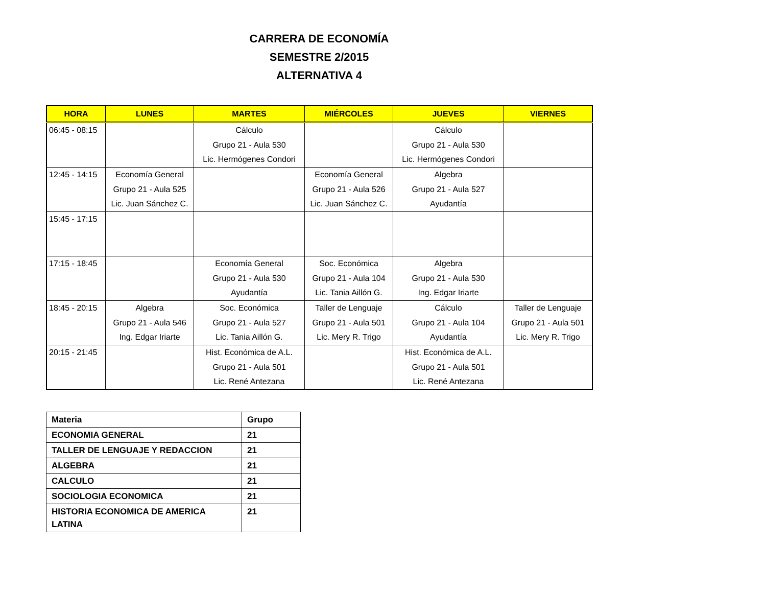CARRERA DE ECONOMÍA
SEMESTRE 2/2015
ALTERNATIVA 4
| HORA | LUNES | MARTES | MIÉRCOLES | JUEVES | VIERNES |
| --- | --- | --- | --- | --- | --- |
| 06:45 - 08:15 | | Cálculo Grupo 21 - Aula 530 Lic. Hermógenes Condori | | Cálculo Grupo 21 - Aula 530 Lic. Hermógenes Condori | |
| 12:45 - 14:15 | Economía General Grupo 21 - Aula 525 Lic. Juan Sánchez C. | | Economía General Grupo 21 - Aula 526 Lic. Juan Sánchez C. | Algebra Grupo 21 - Aula 527 Ayudantía | |
| 15:45 - 17:15 | | | | | |
| 17:15 - 18:45 | | Economía General Grupo 21 - Aula 530 Ayudantía | Soc. Económica Grupo 21 - Aula 104 Lic. Tania Aillón G. | Algebra Grupo 21 - Aula 530 Ing. Edgar Iriarte | |
| 18:45 - 20:15 | Algebra Grupo 21 - Aula 546 Ing. Edgar Iriarte | Soc. Económica Grupo 21 - Aula 527 Lic. Tania Aillón G. | Taller de Lenguaje Grupo 21 - Aula 501 Lic. Mery R. Trigo | Cálculo Grupo 21 - Aula 104 Ayudantía | Taller de Lenguaje Grupo 21 - Aula 501 Lic. Mery R. Trigo |
| 20:15 - 21:45 | | Hist. Económica de A.L. Grupo 21 - Aula 501 Lic. René Antezana | | Hist. Económica de A.L. Grupo 21 - Aula 501 Lic. René Antezana | |
| Materia | Grupo |
| ECONOMIA GENERAL | 21 |
| TALLER DE LENGUAJE Y REDACCION | 21 |
| ALGEBRA | 21 |
| CALCULO | 21 |
| SOCIOLOGIA ECONOMICA | 21 |
| HISTORIA ECONOMICA DE AMERICA LATINA | 21 |